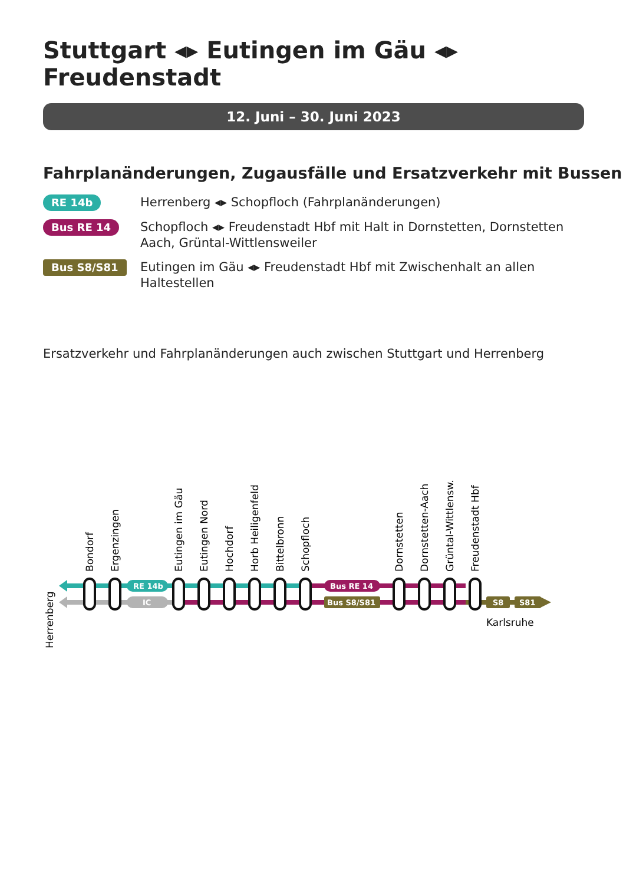Stuttgart ◂▸ Eutingen im Gäu ◂▸ Freudenstadt
12. Juni – 30. Juni 2023
Fahrplanänderungen, Zugausfälle und Ersatzverkehr mit Bussen
RE 14b
Herrenberg ◂▸ Schopfloch (Fahrplanänderungen)
Bus RE 14
Schopfloch ◂▸ Freudenstadt Hbf mit Halt in Dornstetten, Dornstetten Aach, Grüntal-Wittlensweiler
Bus S8/S81
Eutingen im Gäu ◂▸ Freudenstadt Hbf mit Zwischenhalt an allen Haltestellen
Ersatzverkehr und Fahrplanänderungen auch zwischen Stuttgart und Herrenberg
RE 14b
IC
Bus RE 14
Bus S8/S81
S8
S81
Karlsruhe
Herrenberg
Bondorf
Ergenzingen
Eutingen im Gäu
Eutingen Nord
Hochdorf
Horb Heiligenfeld
Bittelbronn
Schopfloch
Dornstetten
Dornstetten-Aach
Grüntal-Wittlensw.
Freudenstadt Hbf